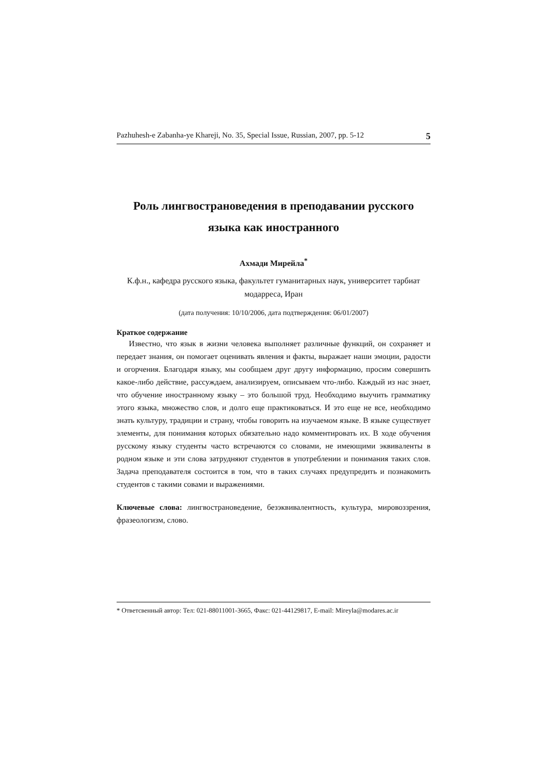Pazhuhesh-e Zabanha-ye Khareji, No. 35, Special Issue, Russian, 2007, pp. 5-12 5
Роль лингвострановедения в преподавании русского языка как иностранного
Ахмади Мирейла<sup>*</sup>
К.ф.н., кафедра русского языка, факультет гуманитарных наук, университет тарбиат модарреса, Иран
(дата получения: 10/10/2006, дата подтверждения: 06/01/2007)
Краткое содержание
Известно, что язык в жизни человека выполняет различные функций, он сохраняет и передает знания, он помогает оценивать явления и факты, выражает наши эмоции, радости и огорчения. Благодаря языку, мы сообщаем друг другу информацию, просим совершить какое-либо действие, рассуждаем, анализируем, описываем что-либо. Каждый из нас знает, что обучение иностранному языку – это большой труд. Необходимо выучить грамматику этого языка, множество слов, и долго еще практиковаться. И это еще не все, необходимо знать культуру, традиции и страну, чтобы говорить на изучаемом языке. В языке существует элементы, для понимания которых обязательно надо комментировать их. В ходе обучения русскому языку студенты часто встречаются со словами, не имеющими эквиваленты в родном языке и эти слова затрудняют студентов в употреблении и понимания таких слов. Задача преподавателя состоится в том, что в таких случаях предупредить и познакомить студентов с такими совами и выражениями.
Ключевые слова: лингвострановедение, безэквивалентность, культура, мировоззрения, фразеологизм, слово.
* Ответсвенный автор: Тел: 021-88011001-3665, Факс: 021-44129817, E-mail: Mireyla@modares.ac.ir